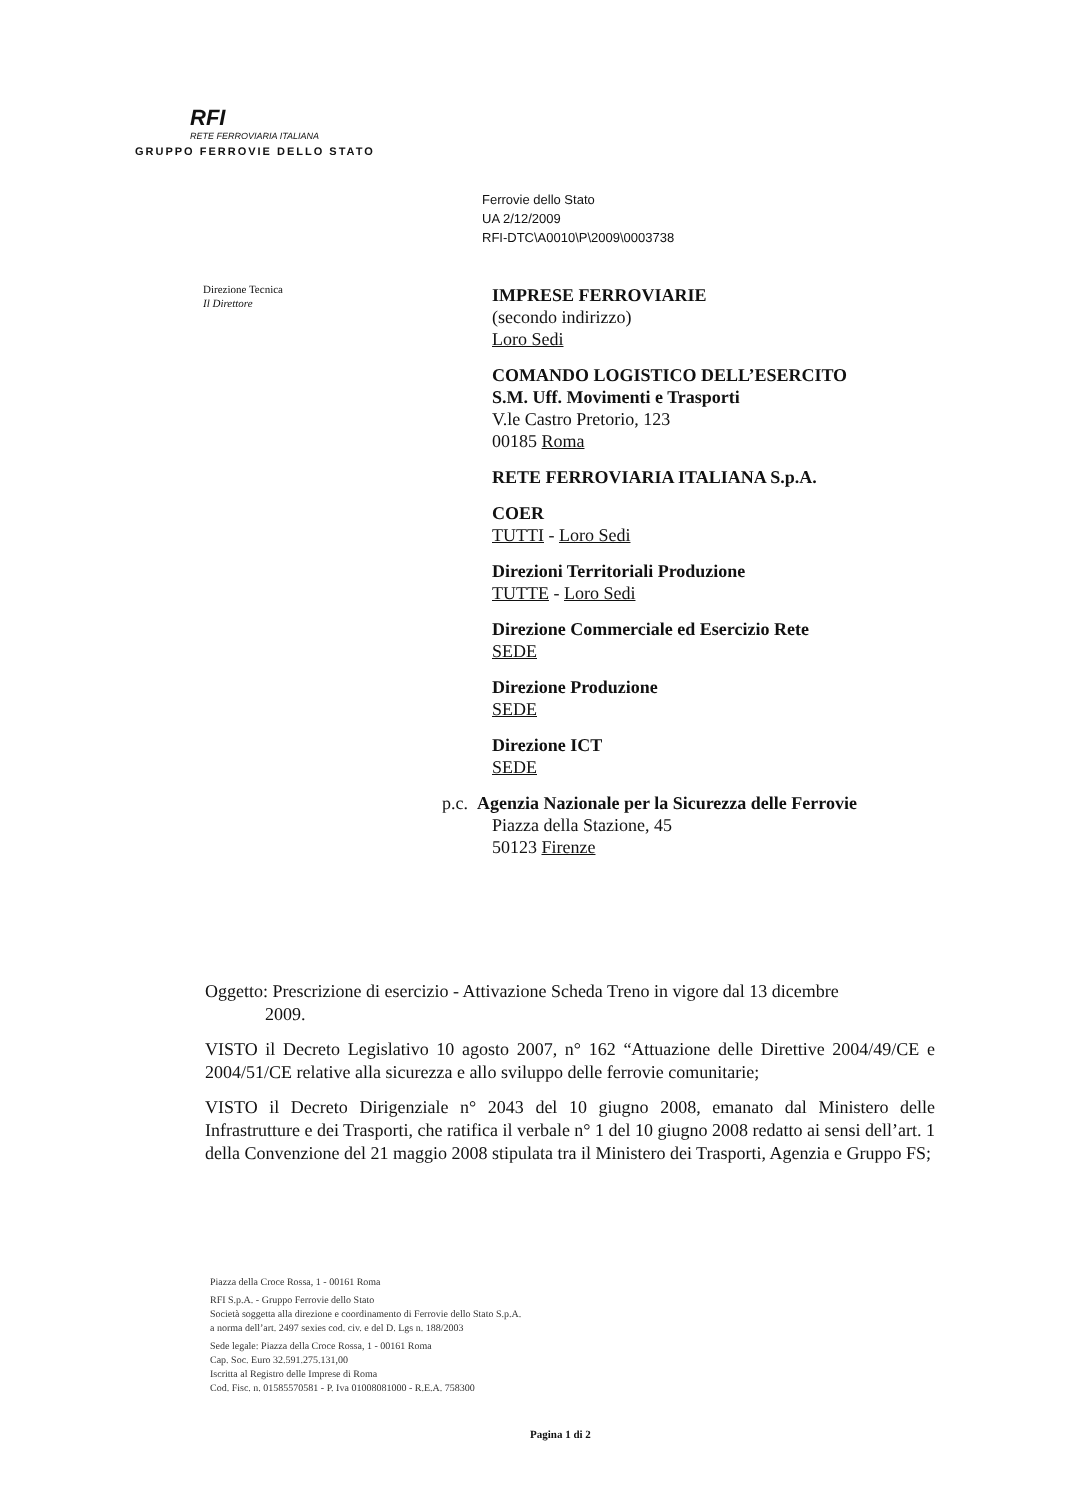RFI
RETE FERROVIARIA ITALIANA
GRUPPO FERROVIE DELLO STATO
Ferrovie dello Stato
UA 2/12/2009
RFI-DTC\A0010\P\2009\0003738
Direzione Tecnica
Il Direttore
IMPRESE FERROVIARIE
(secondo indirizzo)
Loro Sedi
COMANDO LOGISTICO DELL’ESERCITO
S.M. Uff. Movimenti e Trasporti
V.le Castro Pretorio, 123
00185 Roma
RETE FERROVIARIA ITALIANA S.p.A.
COER
TUTTI - Loro Sedi
Direzioni Territoriali Produzione
TUTTE - Loro Sedi
Direzione Commerciale ed Esercizio Rete
SEDE
Direzione Produzione
SEDE
Direzione ICT
SEDE
p.c. Agenzia Nazionale per la Sicurezza delle Ferrovie
Piazza della Stazione, 45
50123 Firenze
Oggetto: Prescrizione di esercizio - Attivazione Scheda Treno in vigore dal 13 dicembre
2009.
VISTO il Decreto Legislativo 10 agosto 2007, n° 162 “Attuazione delle Direttive 2004/49/CE e 2004/51/CE relative alla sicurezza e allo sviluppo delle ferrovie comunitarie;
VISTO il Decreto Dirigenziale n° 2043 del 10 giugno 2008, emanato dal Ministero delle Infrastrutture e dei Trasporti, che ratifica il verbale n° 1 del 10 giugno 2008 redatto ai sensi dell’art. 1 della Convenzione del 21 maggio 2008 stipulata tra il Ministero dei Trasporti, Agenzia e Gruppo FS;
Piazza della Croce Rossa, 1 - 00161 Roma
RFI S.p.A. - Gruppo Ferrovie dello Stato
Società soggetta alla direzione e coordinamento di Ferrovie dello Stato S.p.A.
a norma dell’art. 2497 sexies cod. civ. e del D. Lgs n. 188/2003
Sede legale: Piazza della Croce Rossa, 1 - 00161 Roma
Cap. Soc. Euro 32.591.275.131,00
Iscritta al Registro delle Imprese di Roma
Cod. Fisc. n. 01585570581 - P. Iva 01008081000 - R.E.A. 758300
Pagina 1 di 2